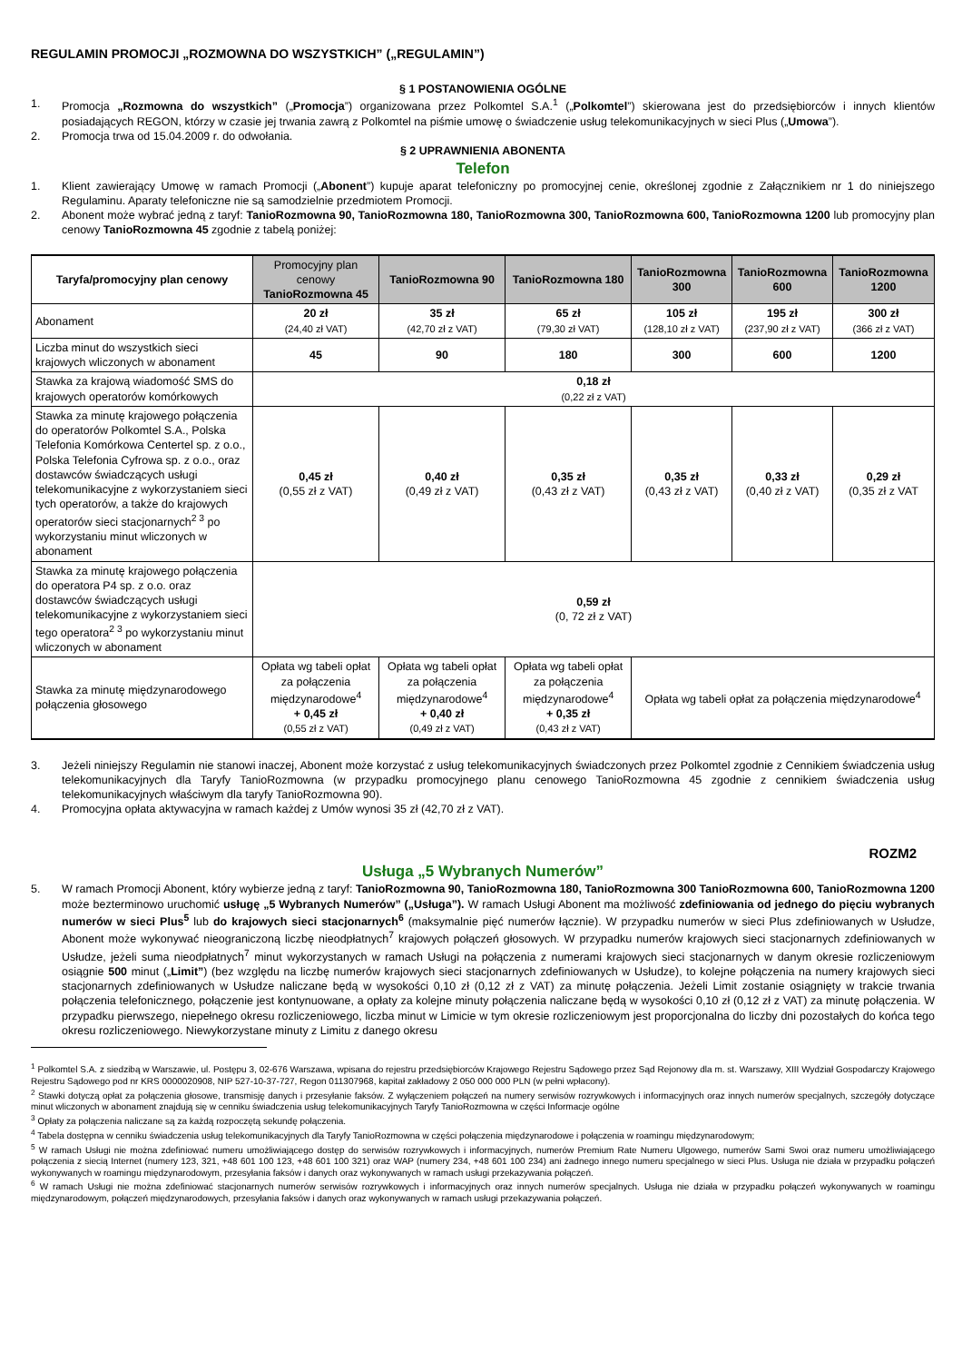REGULAMIN PROMOCJI „ROZMOWNA DO WSZYSTKICH” („REGULAMIN”)
§ 1 POSTANOWIENIA OGÓLNE
1. Promocja „Rozmowna do wszystkich” („Promocja”) organizowana przez Polkomtel S.A.<sup>1</sup> („Polkomtel”) skierowana jest do przedsiębiorców i innych klientów posiadających REGON, którzy w czasie jej trwania zawrą z Polkomtel na piśmie umowę o świadczenie usług telekomunikacyjnych w sieci Plus („Umowa”).
2. Promocja trwa od 15.04.2009 r. do odwołania.
§ 2 UPRAWNIENIA ABONENTA
Telefon
1. Klient zawierający Umowę w ramach Promocji („Abonent”) kupuje aparat telefoniczny po promocyjnej cenie, określonej zgodnie z Załącznikiem nr 1 do niniejszego Regulaminu. Aparaty telefoniczne nie są samodzielnie przedmiotem Promocji.
2. Abonent może wybrać jedną z taryf: TanioRozmowna 90, TanioRozmowna 180, TanioRozmowna 300, TanioRozmowna 600, TanioRozmowna 1200 lub promocyjny plan cenowy TanioRozmowna 45 zgodnie z tabelą poniżej:
| Taryfa/promocyjny plan cenowy | Promocyjny plan cenowy TanioRozmowna 45 | TanioRozmowna 90 | TanioRozmowna 180 | TanioRozmowna 300 | TanioRozmowna 600 | TanioRozmowna 1200 |
| --- | --- | --- | --- | --- | --- | --- |
| Abonament | 20 zł (24,40 zł VAT) | 35 zł (42,70 zł z VAT) | 65 zł (79,30 zł VAT) | 105 zł (128,10 zł z VAT) | 195 zł (237,90 zł z VAT) | 300 zł (366 zł z VAT) |
| Liczba minut do wszystkich sieci krajowych wliczonych w abonament | 45 | 90 | 180 | 300 | 600 | 1200 |
| Stawka za krajową wiadomość SMS do krajowych operatorów komórkowych | 0,18 zł (0,22 zł z VAT) | | | | | |
| Stawka za minutę krajowego połączenia do operatorów Polkomtel S.A., Polska Telefonia Komórkowa Centertel sp. z o.o., Polska Telefonia Cyfrowa sp. z o.o., oraz dostawców świadczących usługi telekomunikacyjne z wykorzystaniem sieci tych operatorów, a także do krajowych operatorów sieci stacjonarnych<sup>2 3</sup> po wykorzystaniu minut wliczonych w abonament | 0,45 zł (0,55 zł z VAT) | 0,40 zł (0,49 zł z VAT) | 0,35 zł (0,43 zł z VAT) | 0,35 zł (0,43 zł z VAT) | 0,33 zł (0,40 zł z VAT) | 0,29 zł (0,35 zł z VAT |
| Stawka za minutę krajowego połączenia do operatora P4 sp. z o.o. oraz dostawców świadczących usługi telekomunikacyjne z wykorzystaniem sieci tego operatora<sup>2 3</sup> po wykorzystaniu minut wliczonych w abonament | 0,59 zł (0, 72 zł z VAT) | | | | | |
| Stawka za minutę międzynarodowego połączenia głosowego | Opłata wg tabeli opłat za połączenia międzynarodowe<sup>4</sup> + 0,45 zł (0,55 zł z VAT) | Opłata wg tabeli opłat za połączenia międzynarodowe<sup>4</sup> + 0,40 zł (0,49 zł z VAT) | Opłata wg tabeli opłat za połączenia międzynarodowe<sup>4</sup> + 0,35 zł (0,43 zł z VAT) | Opłata wg tabeli opłat za połączenia międzynarodowe<sup>4</sup> | | |
3. Jeżeli niniejszy Regulamin nie stanowi inaczej, Abonent może korzystać z usług telekomunikacyjnych świadczonych przez Polkomtel zgodnie z Cennikiem świadczenia usług telekomunikacyjnych dla Taryfy TanioRozmowna (w przypadku promocyjnego planu cenowego TanioRozmowna 45 zgodnie z cennikiem świadczenia usług telekomunikacyjnych właściwym dla taryfy TanioRozmowna 90).
4. Promocyjna opłata aktywacyjna w ramach każdej z Umów wynosi 35 zł (42,70 zł z VAT).
ROZM2
Usługa „5 Wybranych Numerów”
5. W ramach Promocji Abonent, który wybierze jedną z taryf: TanioRozmowna 90, TanioRozmowna 180, TanioRozmowna 300 TanioRozmowna 600, TanioRozmowna 1200 może bezterminowo uruchomić usługę „5 Wybranych Numerów” („Usługa”). W ramach Usługi Abonent ma możliwość zdefiniowania od jednego do pięciu wybranych numerów w sieci Plus<sup>5</sup> lub do krajowych sieci stacjonarnych<sup>6</sup> (maksymalnie pięć numerów łącznie). W przypadku numerów w sieci Plus zdefiniowanych w Usłudze, Abonent może wykonywać nieograniczoną liczbę nieodpłatnych<sup>7</sup> krajowych połączeń głosowych. W przypadku numerów krajowych sieci stacjonarnych zdefiniowanych w Usłudze, jeżeli suma nieodpłatnych<sup>7</sup> minut wykorzystanych w ramach Usługi na połączenia z numerami krajowych sieci stacjonarnych w danym okresie rozliczeniowym osiągnie 500 minut („Limit”) (bez względu na liczbę numerów krajowych sieci stacjonarnych zdefiniowanych w Usłudze), to kolejne połączenia na numery krajowych sieci stacjonarnych zdefiniowanych w Usłudze naliczane będą w wysokości 0,10 zł (0,12 zł z VAT) za minutę połączenia. Jeżeli Limit zostanie osiągnięty w trakcie trwania połączenia telefonicznego, połączenie jest kontynuowane, a opłaty za kolejne minuty połączenia naliczane będą w wysokości 0,10 zł (0,12 zł z VAT) za minutę połączenia. W przypadku pierwszego, niepełnego okresu rozliczeniowego, liczba minut w Limicie w tym okresie rozliczeniowym jest proporcjonalna do liczby dni pozostałych do końca tego okresu rozliczeniowego. Niewykorzystane minuty z Limitu z danego okresu
<sup>1</sup> Polkomtel S.A. z siedzibą w Warszawie, ul. Postępu 3, 02-676 Warszawa, wpisana do rejestru przedsiębiorców Krajowego Rejestru Sądowego przez Sąd Rejonowy dla m. st. Warszawy, XIII Wydział Gospodarczy Krajowego Rejestru Sądowego pod nr KRS 0000020908, NIP 527-10-37-727, Regon 011307968, kapitał zakładowy 2 050 000 000 PLN (w pełni wpłacony).
<sup>2</sup> Stawki dotyczą opłat za połączenia głosowe, transmisję danych i przesyłanie faksów. Z wyłączeniem połączeń na numery serwisów rozrywkowych i informacyjnych oraz innych numerów specjalnych, szczegóły dotyczące minut wliczonych w abonament znajdują się w cenniku świadczenia usług telekomunikacyjnych Taryfy TanioRozmowna w części Informacje ogólne
<sup>3</sup> Opłaty za połączenia naliczane są za każdą rozpoczętą sekundę połączenia.
<sup>4</sup> Tabela dostępna w cenniku świadczenia usług telekomunikacyjnych dla Taryfy TanioRozmowna w części połączenia międzynarodowe i połączenia w roamingu międzynarodowym;
<sup>5</sup> W ramach Usługi nie można zdefiniować numeru umożliwiającego dostęp do serwisów rozrywkowych i informacyjnych, numerów Premium Rate Numeru Ulgowego, numerów Sami Swoi oraz numeru umożliwiającego połączenia z siecią Internet (numery 123, 321, +48 601 100 123, +48 601 100 321) oraz WAP (numery 234, +48 601 100 234) ani żadnego innego numeru specjalnego w sieci Plus. Usługa nie działa w przypadku połączeń wykonywanych w roamingu międzynarodowym, przesyłania faksów i danych oraz wykonywanych w ramach usługi przekazywania połączeń.
<sup>6</sup> W ramach Usługi nie można zdefiniować stacjonarnych numerów serwisów rozrywkowych i informacyjnych oraz innych numerów specjalnych. Usługa nie działa w przypadku połączeń wykonywanych w roamingu międzynarodowym, połączeń międzynarodowych, przesyłania faksów i danych oraz wykonywanych w ramach usługi przekazywania połączeń.